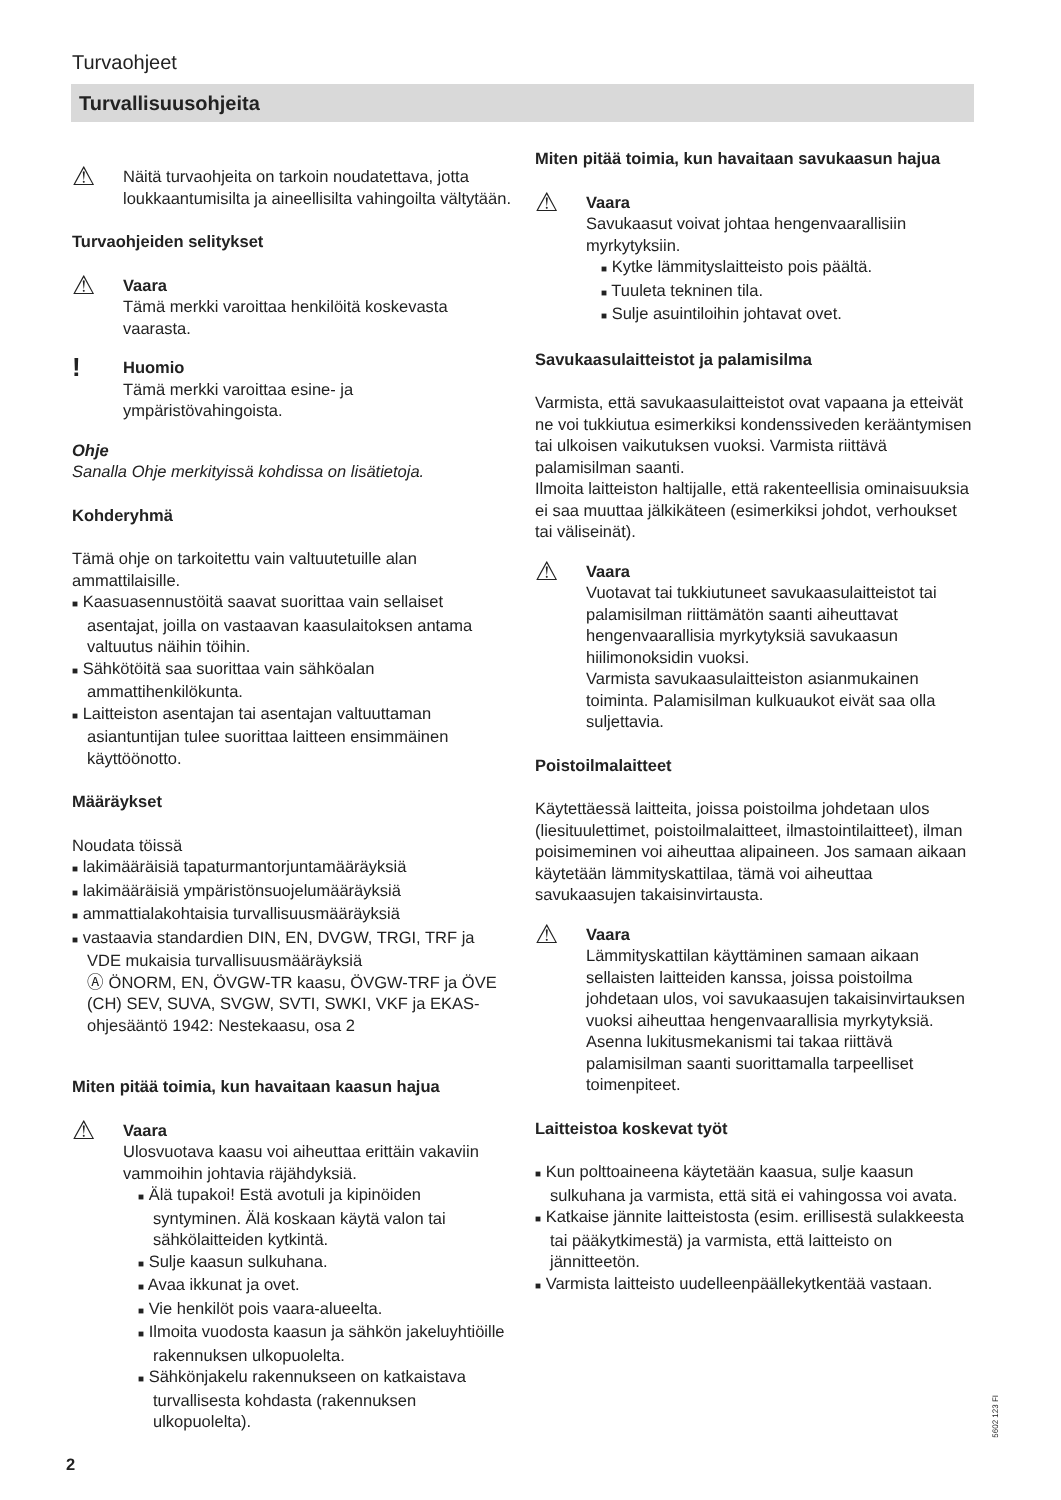Turvaohjeet
Turvallisuusohjeita
⚠
Näitä turvaohjeita on tarkoin noudatettava, jotta loukkaantumisilta ja aineellisilta vahingoilta vältytään.
Turvaohjeiden selitykset
⚠
Vaara
Tämä merkki varoittaa henkilöitä koskevasta vaarasta.
!
Huomio
Tämä merkki varoittaa esine- ja ympäristövahingoista.
Ohje
Sanalla Ohje merkityissä kohdissa on lisätietoja.
Kohderyhmä
Tämä ohje on tarkoitettu vain valtuutetuille alan ammattilaisille.
■ Kaasuasennustöitä saavat suorittaa vain sellaiset asentajat, joilla on vastaavan kaasulaitoksen antama valtuutus näihin töihin.
■ Sähkötöitä saa suorittaa vain sähköalan ammattihenkilökunta.
■ Laitteiston asentajan tai asentajan valtuuttaman asiantuntijan tulee suorittaa laitteen ensimmäinen käyttöönotto.
Määräykset
Noudata töissä
■ lakimääräisiä tapaturmantorjuntamääräyksiä
■ lakimääräisiä ympäristönsuojelumääräyksiä
■ ammattialakohtaisia turvallisuusmääräyksiä
■ vastaavia standardien DIN, EN, DVGW, TRGI, TRF ja VDE mukaisia turvallisuusmääräyksiä
Ⓐ ÖNORM, EN, ÖVGW-TR kaasu, ÖVGW-TRF ja ÖVE
(CH) SEV, SUVA, SVGW, SVTI, SWKI, VKF ja EKAS-ohjesääntö 1942: Nestekaasu, osa 2
Miten pitää toimia, kun havaitaan kaasun hajua
⚠
Vaara
Ulosvuotava kaasu voi aiheuttaa erittäin vakaviin vammoihin johtavia räjähdyksiä.
■ Älä tupakoi! Estä avotuli ja kipinöiden syntyminen. Älä koskaan käytä valon tai sähkölaitteiden kytkintä.
■ Sulje kaasun sulkuhana.
■ Avaa ikkunat ja ovet.
■ Vie henkilöt pois vaara-alueelta.
■ Ilmoita vuodosta kaasun ja sähkön jakeluyhtiöille rakennuksen ulkopuolelta.
■ Sähkönjakelu rakennukseen on katkaistava turvallisesta kohdasta (rakennuksen ulkopuolelta).
Miten pitää toimia, kun havaitaan savukaasun hajua
⚠
Vaara
Savukaasut voivat johtaa hengenvaarallisiin myrkytyksiin.
■ Kytke lämmityslaitteisto pois päältä.
■ Tuuleta tekninen tila.
■ Sulje asuintiloihin johtavat ovet.
Savukaasulaitteistot ja palamisilma
Varmista, että savukaasulaitteistot ovat vapaana ja etteivät ne voi tukkiutua esimerkiksi kondenssiveden kerääntymisen tai ulkoisen vaikutuksen vuoksi. Varmista riittävä palamisilman saanti.
Ilmoita laitteiston haltijalle, että rakenteellisia ominaisuuksia ei saa muuttaa jälkikäteen (esimerkiksi johdot, verhoukset tai väliseinät).
⚠
Vaara
Vuotavat tai tukkiutuneet savukaasulaitteistot tai palamisilman riittämätön saanti aiheuttavat hengenvaarallisia myrkytyksiä savukaasun hiilimonoksidin vuoksi.
Varmista savukaasulaitteiston asianmukainen toiminta. Palamisilman kulkuaukot eivät saa olla suljettavia.
Poistoilmalaitteet
Käytettäessä laitteita, joissa poistoilma johdetaan ulos (liesituulettimet, poistoilmalaitteet, ilmastointilaitteet), ilman poisimeminen voi aiheuttaa alipaineen. Jos samaan aikaan käytetään lämmityskattilaa, tämä voi aiheuttaa savukaasujen takaisinvirtausta.
⚠
Vaara
Lämmityskattilan käyttäminen samaan aikaan sellaisten laitteiden kanssa, joissa poistoilma johdetaan ulos, voi savukaasujen takaisinvirtauksen vuoksi aiheuttaa hengenvaarallisia myrkytyksiä.
Asenna lukitusmekanismi tai takaa riittävä palamisilman saanti suorittamalla tarpeelliset toimenpiteet.
Laitteistoa koskevat työt
■ Kun polttoaineena käytetään kaasua, sulje kaasun sulkuhana ja varmista, että sitä ei vahingossa voi avata.
■ Katkaise jännite laitteistosta (esim. erillisestä sulakkeesta tai pääkytkimestä) ja varmista, että laitteisto on jännitteetön.
■ Varmista laitteisto uudelleenpäällekytkentää vastaan.
5602 123 FI
2